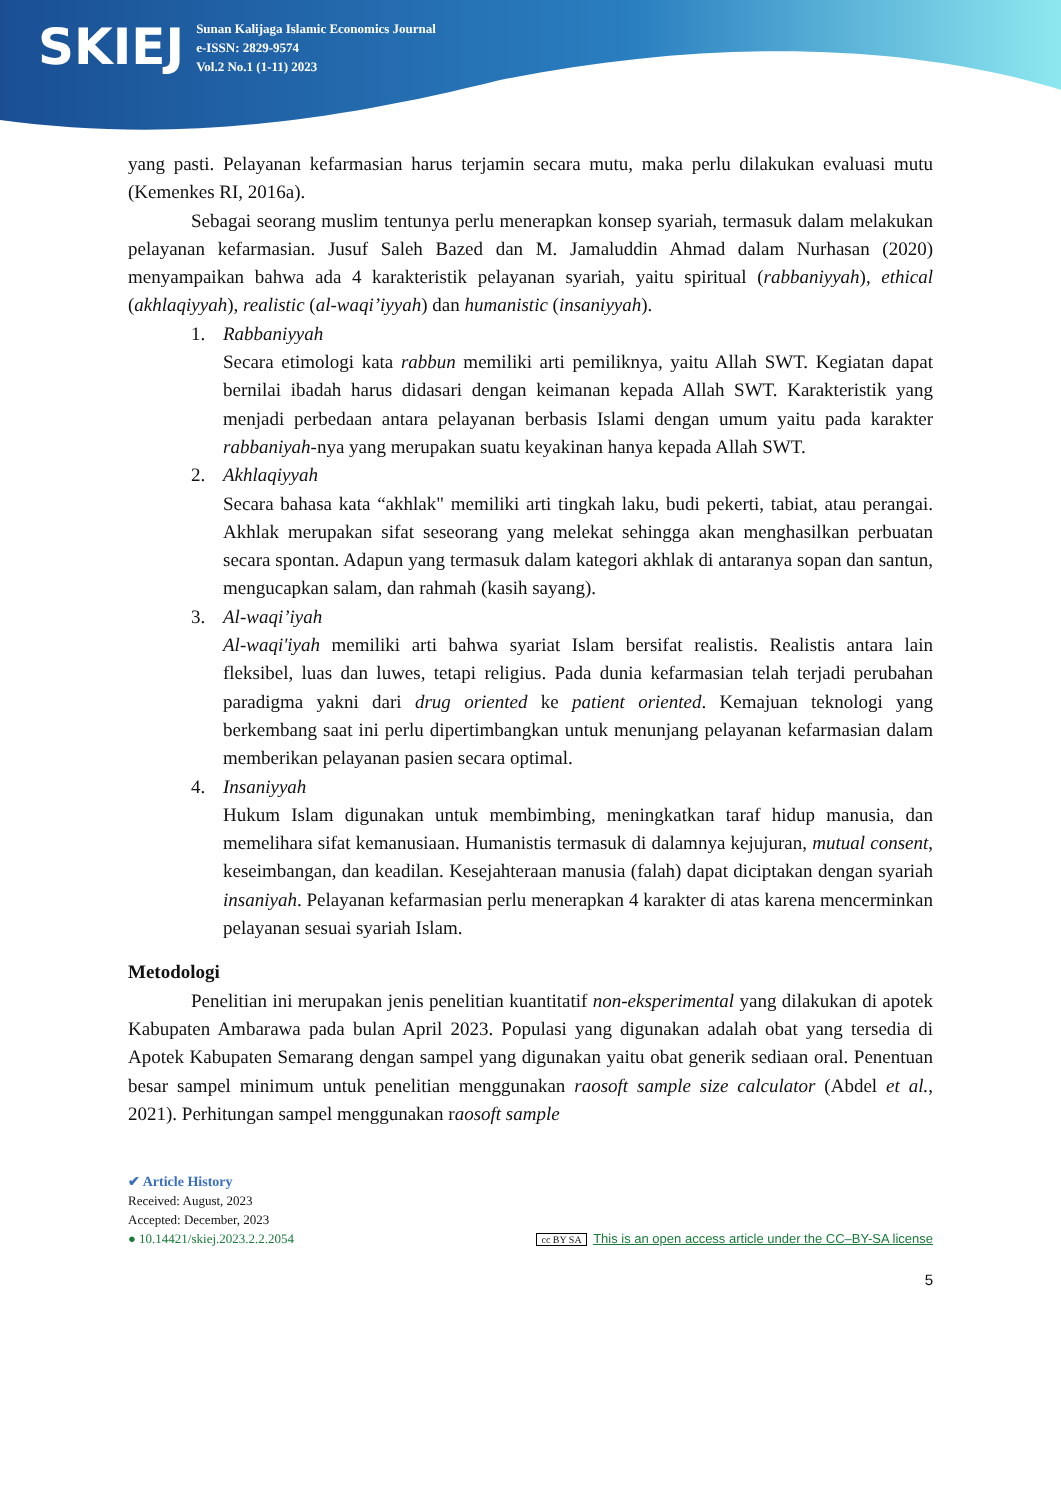SKIEJ
Sunan Kalijaga Islamic Economics Journal
e-ISSN: 2829-9574
Vol.2 No.1 (1-11) 2023
yang pasti. Pelayanan kefarmasian harus terjamin secara mutu, maka perlu dilakukan evaluasi mutu (Kemenkes RI, 2016a).
Sebagai seorang muslim tentunya perlu menerapkan konsep syariah, termasuk dalam melakukan pelayanan kefarmasian. Jusuf Saleh Bazed dan M. Jamaluddin Ahmad dalam Nurhasan (2020) menyampaikan bahwa ada 4 karakteristik pelayanan syariah, yaitu spiritual (rabbaniyyah), ethical (akhlaqiyyah), realistic (al-waqi’iyyah) dan humanistic (insaniyyah).
1. Rabbaniyyah
Secara etimologi kata rabbun memiliki arti pemiliknya, yaitu Allah SWT. Kegiatan dapat bernilai ibadah harus didasari dengan keimanan kepada Allah SWT. Karakteristik yang menjadi perbedaan antara pelayanan berbasis Islami dengan umum yaitu pada karakter rabbaniyah-nya yang merupakan suatu keyakinan hanya kepada Allah SWT.
2. Akhlaqiyyah
Secara bahasa kata “akhlak" memiliki arti tingkah laku, budi pekerti, tabiat, atau perangai. Akhlak merupakan sifat seseorang yang melekat sehingga akan menghasilkan perbuatan secara spontan. Adapun yang termasuk dalam kategori akhlak di antaranya sopan dan santun, mengucapkan salam, dan rahmah (kasih sayang).
3. Al-waqi’iyah
Al-waqi'iyah memiliki arti bahwa syariat Islam bersifat realistis. Realistis antara lain fleksibel, luas dan luwes, tetapi religius. Pada dunia kefarmasian telah terjadi perubahan paradigma yakni dari drug oriented ke patient oriented. Kemajuan teknologi yang berkembang saat ini perlu dipertimbangkan untuk menunjang pelayanan kefarmasian dalam memberikan pelayanan pasien secara optimal.
4. Insaniyyah
Hukum Islam digunakan untuk membimbing, meningkatkan taraf hidup manusia, dan memelihara sifat kemanusiaan. Humanistis termasuk di dalamnya kejujuran, mutual consent, keseimbangan, dan keadilan. Kesejahteraan manusia (falah) dapat diciptakan dengan syariah insaniyah. Pelayanan kefarmasian perlu menerapkan 4 karakter di atas karena mencerminkan pelayanan sesuai syariah Islam.
Metodologi
Penelitian ini merupakan jenis penelitian kuantitatif non-eksperimental yang dilakukan di apotek Kabupaten Ambarawa pada bulan April 2023. Populasi yang digunakan adalah obat yang tersedia di Apotek Kabupaten Semarang dengan sampel yang digunakan yaitu obat generik sediaan oral. Penentuan besar sampel minimum untuk penelitian menggunakan raosoft sample size calculator (Abdel et al., 2021). Perhitungan sampel menggunakan raosoft sample
✔ Article History
Received: August, 2023
Accepted: December, 2023
● 10.14421/skiej.2023.2.2.2054 cc BY SA This is an open access article under the CC–BY-SA license
5